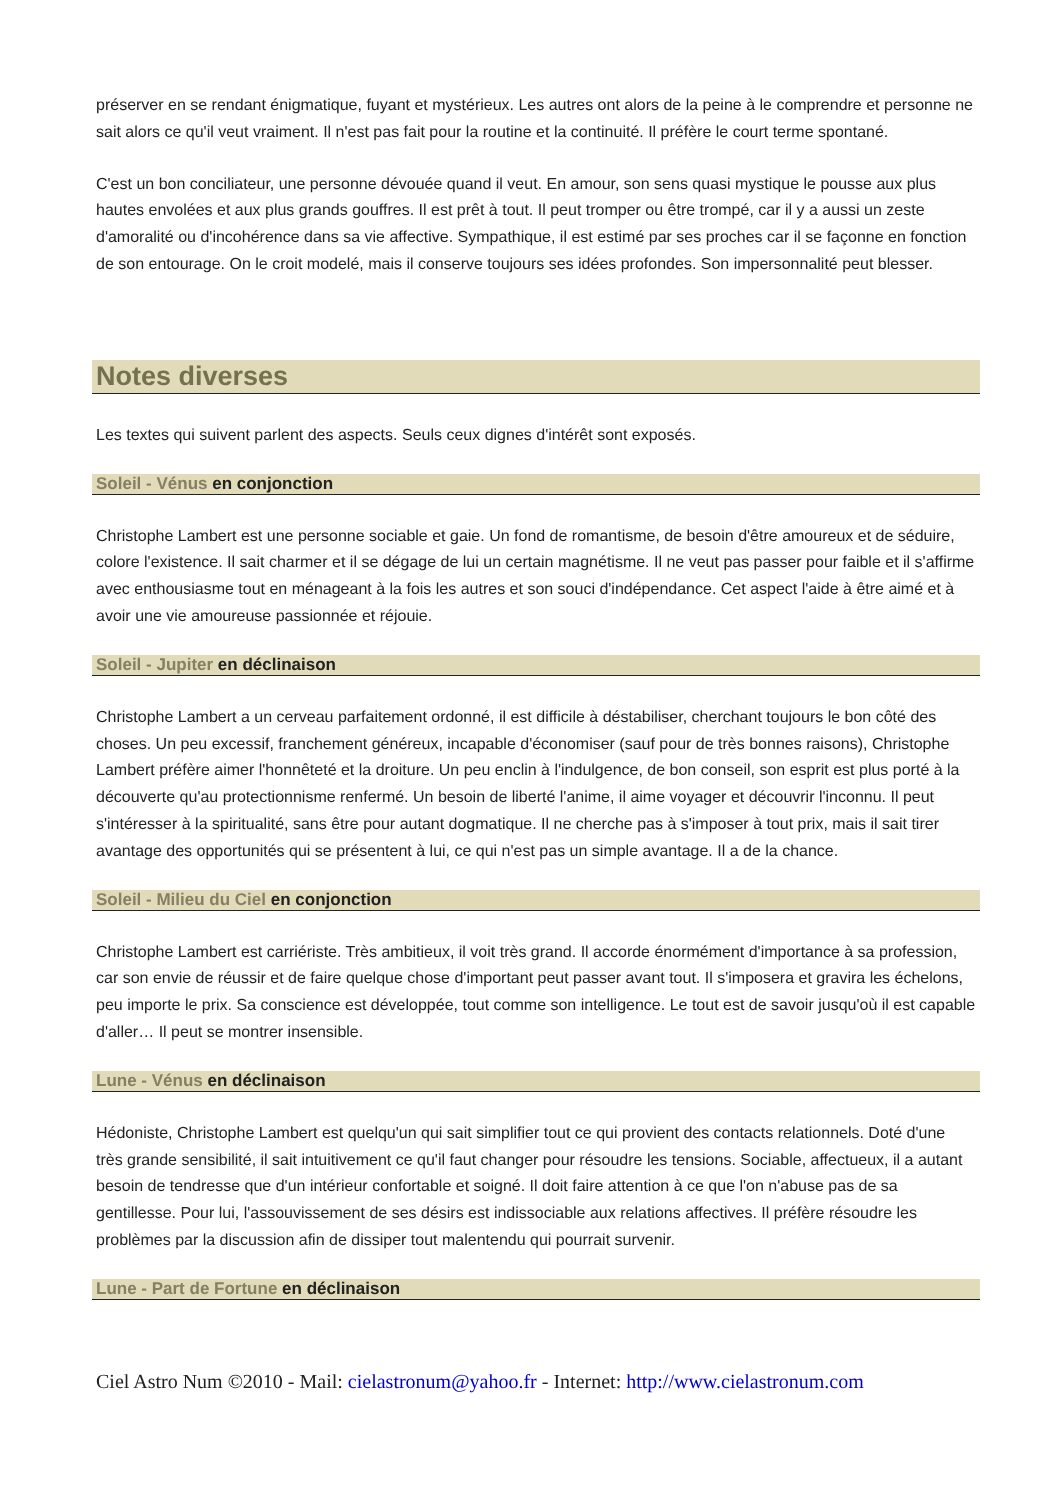préserver en se rendant énigmatique, fuyant et mystérieux. Les autres ont alors de la peine à le comprendre et personne ne sait alors ce qu'il veut vraiment. Il n'est pas fait pour la routine et la continuité. Il préfère le court terme spontané.
C'est un bon conciliateur, une personne dévouée quand il veut. En amour, son sens quasi mystique le pousse aux plus hautes envolées et aux plus grands gouffres. Il est prêt à tout. Il peut tromper ou être trompé, car il y a aussi un zeste d'amoralité ou d'incohérence dans sa vie affective. Sympathique, il est estimé par ses proches car il se façonne en fonction de son entourage. On le croit modelé, mais il conserve toujours ses idées profondes. Son impersonnalité peut blesser.
Notes diverses
Les textes qui suivent parlent des aspects. Seuls ceux dignes d'intérêt sont exposés.
Soleil - Vénus en conjonction
Christophe Lambert est une personne sociable et gaie. Un fond de romantisme, de besoin d'être amoureux et de séduire, colore l'existence. Il sait charmer et il se dégage de lui un certain magnétisme. Il ne veut pas passer pour faible et il s'affirme avec enthousiasme tout en ménageant à la fois les autres et son souci d'indépendance. Cet aspect l'aide à être aimé et à avoir une vie amoureuse passionnée et réjouie.
Soleil - Jupiter en déclinaison
Christophe Lambert a un cerveau parfaitement ordonné, il est difficile à déstabiliser, cherchant toujours le bon côté des choses. Un peu excessif, franchement généreux, incapable d'économiser (sauf pour de très bonnes raisons), Christophe Lambert préfère aimer l'honnêteté et la droiture. Un peu enclin à l'indulgence, de bon conseil, son esprit est plus porté à la découverte qu'au protectionnisme renfermé. Un besoin de liberté l'anime, il aime voyager et découvrir l'inconnu. Il peut s'intéresser à la spiritualité, sans être pour autant dogmatique. Il ne cherche pas à s'imposer à tout prix, mais il sait tirer avantage des opportunités qui se présentent à lui, ce qui n'est pas un simple avantage. Il a de la chance.
Soleil - Milieu du Ciel en conjonction
Christophe Lambert est carriériste. Très ambitieux, il voit très grand. Il accorde énormément d'importance à sa profession, car son envie de réussir et de faire quelque chose d'important peut passer avant tout. Il s'imposera et gravira les échelons, peu importe le prix. Sa conscience est développée, tout comme son intelligence. Le tout est de savoir jusqu'où il est capable d'aller… Il peut se montrer insensible.
Lune - Vénus en déclinaison
Hédoniste, Christophe Lambert est quelqu'un qui sait simplifier tout ce qui provient des contacts relationnels. Doté d'une très grande sensibilité, il sait intuitivement ce qu'il faut changer pour résoudre les tensions. Sociable, affectueux, il a autant besoin de tendresse que d'un intérieur confortable et soigné. Il doit faire attention à ce que l'on n'abuse pas de sa gentillesse. Pour lui, l'assouvissement de ses désirs est indissociable aux relations affectives. Il préfère résoudre les problèmes par la discussion afin de dissiper tout malentendu qui pourrait survenir.
Lune - Part de Fortune en déclinaison
Ciel Astro Num ©2010 - Mail: cielastronum@yahoo.fr - Internet: http://www.cielastronum.com